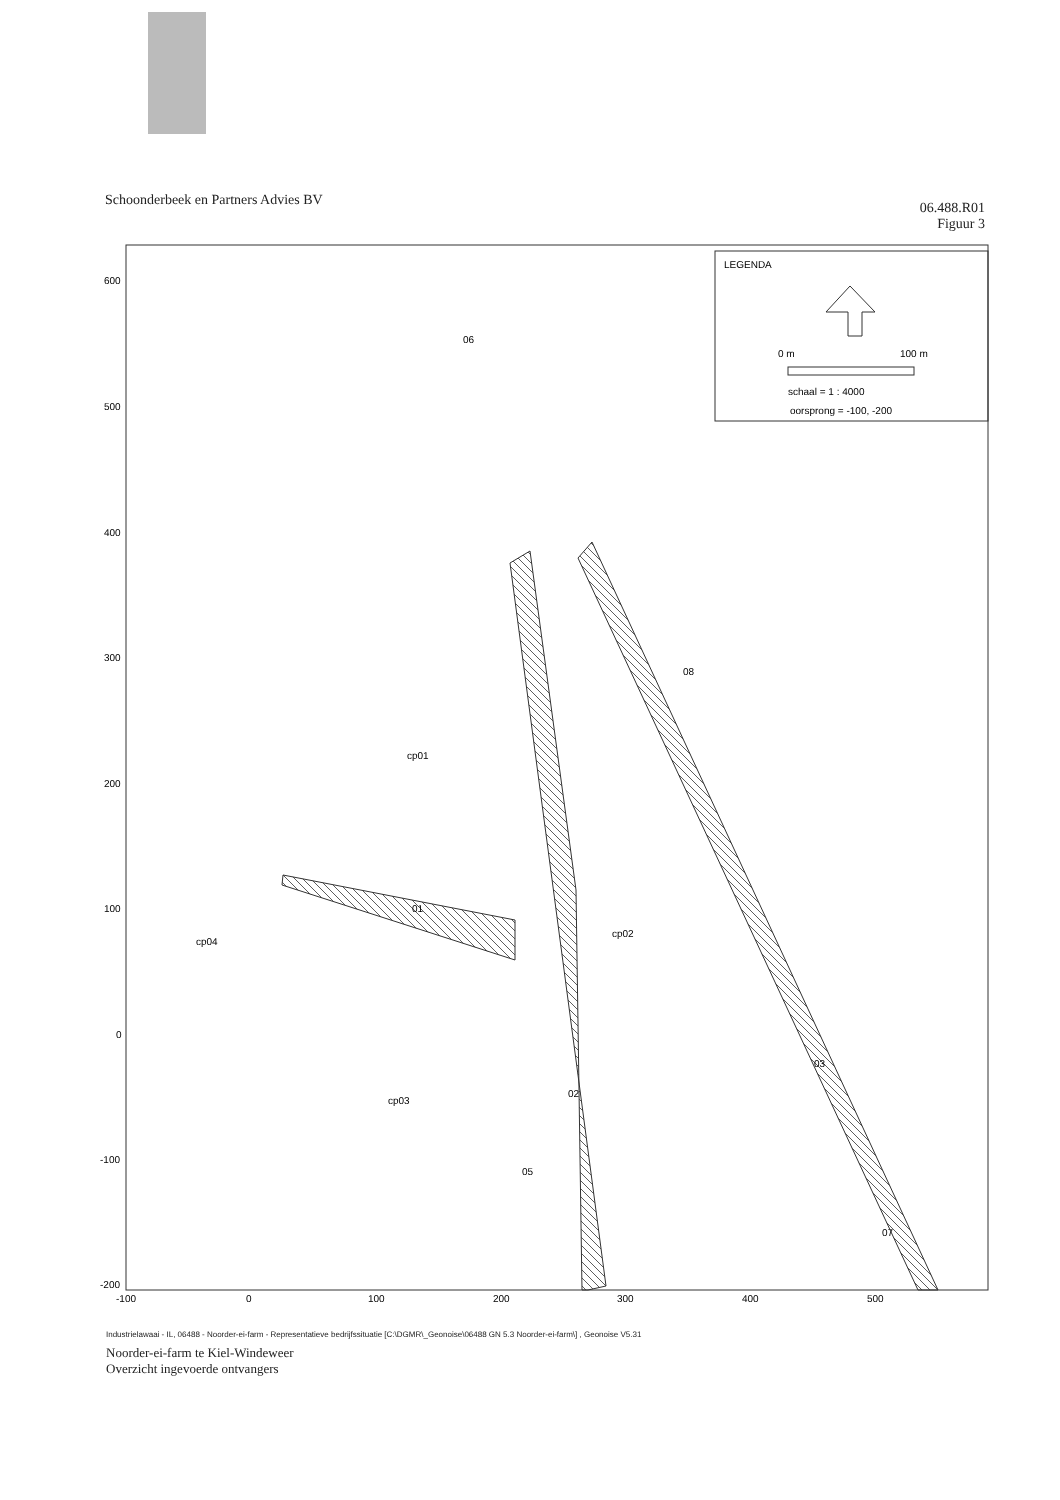Schoonderbeek en Partners Advies BV
06.488.R01
Figuur 3
LEGENDA
0 m
100 m
schaal = 1 : 4000
oorsprong = -100, -200
600
500
400
300
200
100
0
-100
-200
-100
0
100
200
300
400
500
06
08
cp01
cp04
01
cp02
03
02
cp03
05
07
Industrielawaai - IL, 06488 - Noorder-ei-farm - Representatieve bedrijfssituatie [C:\DGMR\_Geonoise\06488 GN 5.3 Noorder-ei-farm\] , Geonoise V5.31
Noorder-ei-farm te Kiel-Windeweer
Overzicht ingevoerde ontvangers